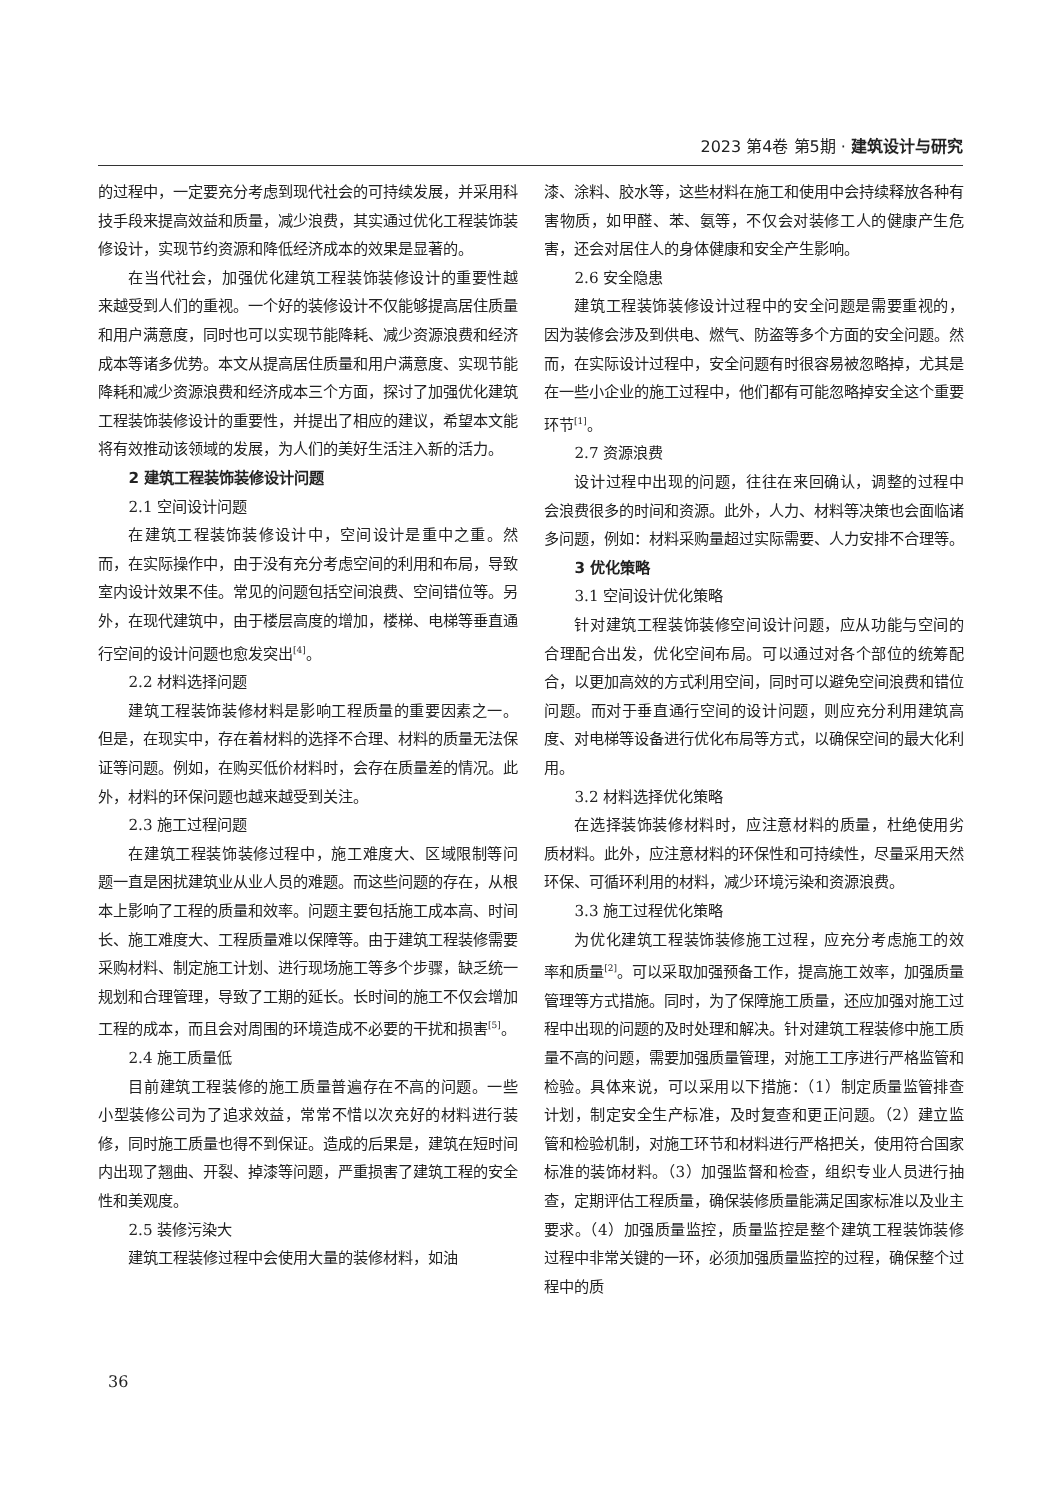2023 第4卷 第5期 · 建筑设计与研究
的过程中，一定要充分考虑到现代社会的可持续发展，并采用科技手段来提高效益和质量，减少浪费，其实通过优化工程装饰装修设计，实现节约资源和降低经济成本的效果是显著的。
在当代社会，加强优化建筑工程装饰装修设计的重要性越来越受到人们的重视。一个好的装修设计不仅能够提高居住质量和用户满意度，同时也可以实现节能降耗、减少资源浪费和经济成本等诸多优势。本文从提高居住质量和用户满意度、实现节能降耗和减少资源浪费和经济成本三个方面，探讨了加强优化建筑工程装饰装修设计的重要性，并提出了相应的建议，希望本文能将有效推动该领域的发展，为人们的美好生活注入新的活力。
2 建筑工程装饰装修设计问题
2.1 空间设计问题
在建筑工程装饰装修设计中，空间设计是重中之重。然而，在实际操作中，由于没有充分考虑空间的利用和布局，导致室内设计效果不佳。常见的问题包括空间浪费、空间错位等。另外，在现代建筑中，由于楼层高度的增加，楼梯、电梯等垂直通行空间的设计问题也愈发突出<sup>[4]</sup>。
2.2 材料选择问题
建筑工程装饰装修材料是影响工程质量的重要因素之一。但是，在现实中，存在着材料的选择不合理、材料的质量无法保证等问题。例如，在购买低价材料时，会存在质量差的情况。此外，材料的环保问题也越来越受到关注。
2.3 施工过程问题
在建筑工程装饰装修过程中，施工难度大、区域限制等问题一直是困扰建筑业从业人员的难题。而这些问题的存在，从根本上影响了工程的质量和效率。问题主要包括施工成本高、时间长、施工难度大、工程质量难以保障等。由于建筑工程装修需要采购材料、制定施工计划、进行现场施工等多个步骤，缺乏统一规划和合理管理，导致了工期的延长。长时间的施工不仅会增加工程的成本，而且会对周围的环境造成不必要的干扰和损害<sup>[5]</sup>。
2.4 施工质量低
目前建筑工程装修的施工质量普遍存在不高的问题。一些小型装修公司为了追求效益，常常不惜以次充好的材料进行装修，同时施工质量也得不到保证。造成的后果是，建筑在短时间内出现了翘曲、开裂、掉漆等问题，严重损害了建筑工程的安全性和美观度。
2.5 装修污染大
建筑工程装修过程中会使用大量的装修材料，如油
漆、涂料、胶水等，这些材料在施工和使用中会持续释放各种有害物质，如甲醛、苯、氨等，不仅会对装修工人的健康产生危害，还会对居住人的身体健康和安全产生影响。
2.6 安全隐患
建筑工程装饰装修设计过程中的安全问题是需要重视的，因为装修会涉及到供电、燃气、防盗等多个方面的安全问题。然而，在实际设计过程中，安全问题有时很容易被忽略掉，尤其是在一些小企业的施工过程中，他们都有可能忽略掉安全这个重要环节<sup>[1]</sup>。
2.7 资源浪费
设计过程中出现的问题，往往在来回确认，调整的过程中会浪费很多的时间和资源。此外，人力、材料等决策也会面临诸多问题，例如：材料采购量超过实际需要、人力安排不合理等。
3 优化策略
3.1 空间设计优化策略
针对建筑工程装饰装修空间设计问题，应从功能与空间的合理配合出发，优化空间布局。可以通过对各个部位的统筹配合，以更加高效的方式利用空间，同时可以避免空间浪费和错位问题。而对于垂直通行空间的设计问题，则应充分利用建筑高度、对电梯等设备进行优化布局等方式，以确保空间的最大化利用。
3.2 材料选择优化策略
在选择装饰装修材料时，应注意材料的质量，杜绝使用劣质材料。此外，应注意材料的环保性和可持续性，尽量采用天然环保、可循环利用的材料，减少环境污染和资源浪费。
3.3 施工过程优化策略
为优化建筑工程装饰装修施工过程，应充分考虑施工的效率和质量<sup>[2]</sup>。可以采取加强预备工作，提高施工效率，加强质量管理等方式措施。同时，为了保障施工质量，还应加强对施工过程中出现的问题的及时处理和解决。针对建筑工程装修中施工质量不高的问题，需要加强质量管理，对施工工序进行严格监管和检验。具体来说，可以采用以下措施：（1）制定质量监管排查计划，制定安全生产标准，及时复查和更正问题。（2）建立监管和检验机制，对施工环节和材料进行严格把关，使用符合国家标准的装饰材料。（3）加强监督和检查，组织专业人员进行抽查，定期评估工程质量，确保装修质量能满足国家标准以及业主要求。（4）加强质量监控，质量监控是整个建筑工程装饰装修过程中非常关键的一环，必须加强质量监控的过程，确保整个过程中的质
36